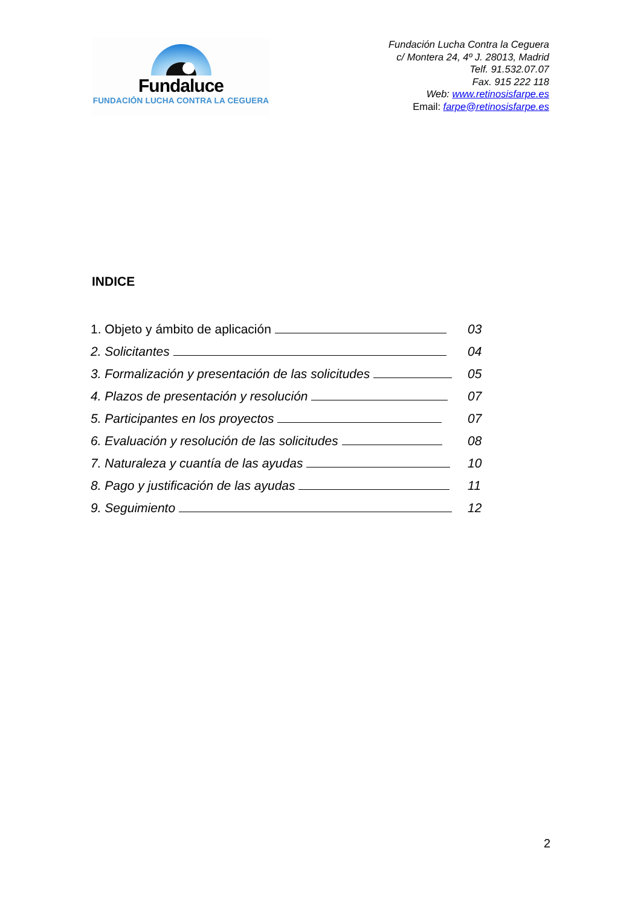Fundaluce
FUNDACIÓN LUCHA CONTRA LA CEGUERA
Fundación Lucha Contra la Ceguera
c/ Montera 24, 4º J. 28013, Madrid
Telf. 91.532.07.07
Fax. 915 222 118
Web: www.retinosisfarpe.es
Email: farpe@retinosisfarpe.es
INDICE
| 1. Objeto y ámbito de aplicación | 03 |
| 2. Solicitantes | 04 |
| 3. Formalización y presentación de las solicitudes | 05 |
| 4. Plazos de presentación y resolución | 07 |
| 5. Participantes en los proyectos | 07 |
| 6. Evaluación y resolución de las solicitudes | 08 |
| 7. Naturaleza y cuantía de las ayudas | 10 |
| 8. Pago y justificación de las ayudas | 11 |
| 9. Seguimiento | 12 |
2